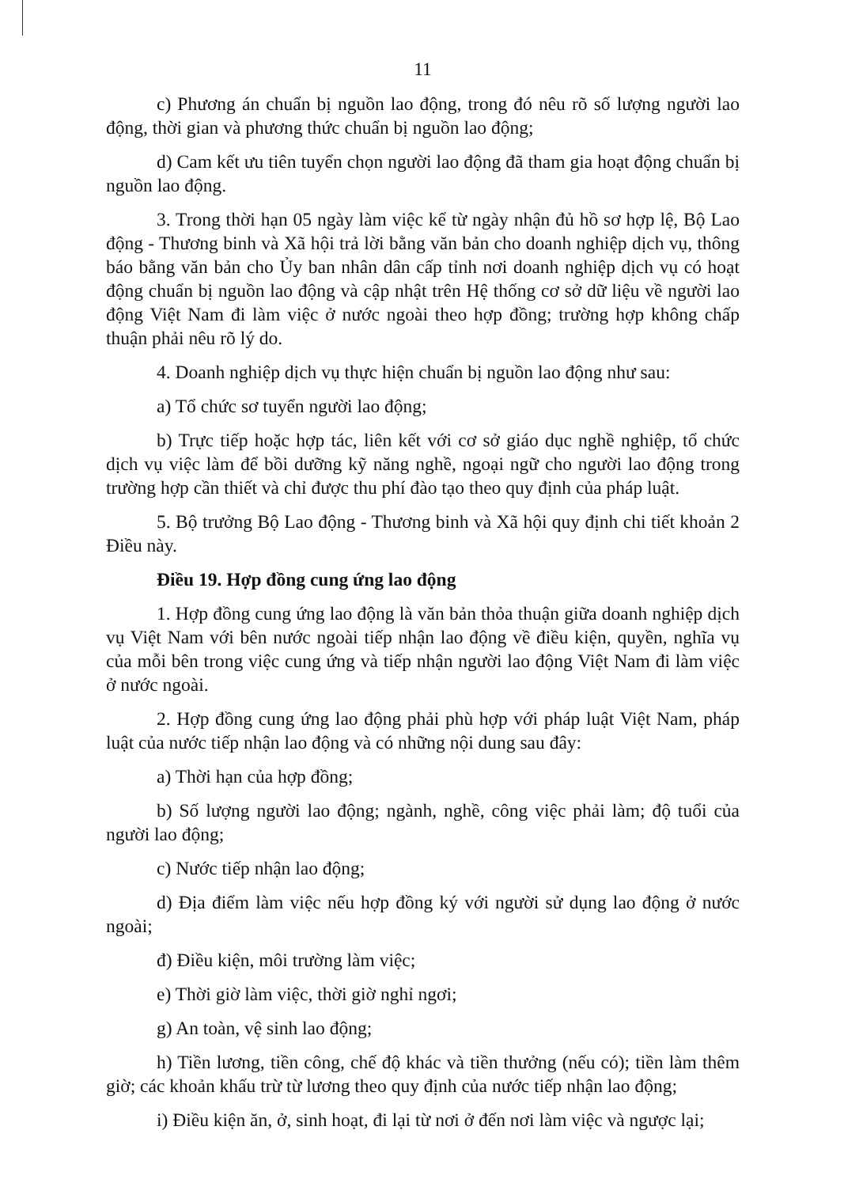11
c) Phương án chuẩn bị nguồn lao động, trong đó nêu rõ số lượng người lao động, thời gian và phương thức chuẩn bị nguồn lao động;
d) Cam kết ưu tiên tuyển chọn người lao động đã tham gia hoạt động chuẩn bị nguồn lao động.
3. Trong thời hạn 05 ngày làm việc kể từ ngày nhận đủ hồ sơ hợp lệ, Bộ Lao động - Thương binh và Xã hội trả lời bằng văn bản cho doanh nghiệp dịch vụ, thông báo bằng văn bản cho Ủy ban nhân dân cấp tỉnh nơi doanh nghiệp dịch vụ có hoạt động chuẩn bị nguồn lao động và cập nhật trên Hệ thống cơ sở dữ liệu về người lao động Việt Nam đi làm việc ở nước ngoài theo hợp đồng; trường hợp không chấp thuận phải nêu rõ lý do.
4. Doanh nghiệp dịch vụ thực hiện chuẩn bị nguồn lao động như sau:
a) Tổ chức sơ tuyển người lao động;
b) Trực tiếp hoặc hợp tác, liên kết với cơ sở giáo dục nghề nghiệp, tổ chức dịch vụ việc làm để bồi dưỡng kỹ năng nghề, ngoại ngữ cho người lao động trong trường hợp cần thiết và chỉ được thu phí đào tạo theo quy định của pháp luật.
5. Bộ trưởng Bộ Lao động - Thương binh và Xã hội quy định chi tiết khoản 2 Điều này.
Điều 19. Hợp đồng cung ứng lao động
1. Hợp đồng cung ứng lao động là văn bản thỏa thuận giữa doanh nghiệp dịch vụ Việt Nam với bên nước ngoài tiếp nhận lao động về điều kiện, quyền, nghĩa vụ của mỗi bên trong việc cung ứng và tiếp nhận người lao động Việt Nam đi làm việc ở nước ngoài.
2. Hợp đồng cung ứng lao động phải phù hợp với pháp luật Việt Nam, pháp luật của nước tiếp nhận lao động và có những nội dung sau đây:
a) Thời hạn của hợp đồng;
b) Số lượng người lao động; ngành, nghề, công việc phải làm; độ tuổi của người lao động;
c) Nước tiếp nhận lao động;
d) Địa điểm làm việc nếu hợp đồng ký với người sử dụng lao động ở nước ngoài;
đ) Điều kiện, môi trường làm việc;
e) Thời giờ làm việc, thời giờ nghỉ ngơi;
g) An toàn, vệ sinh lao động;
h) Tiền lương, tiền công, chế độ khác và tiền thưởng (nếu có); tiền làm thêm giờ; các khoản khấu trừ từ lương theo quy định của nước tiếp nhận lao động;
i) Điều kiện ăn, ở, sinh hoạt, đi lại từ nơi ở đến nơi làm việc và ngược lại;